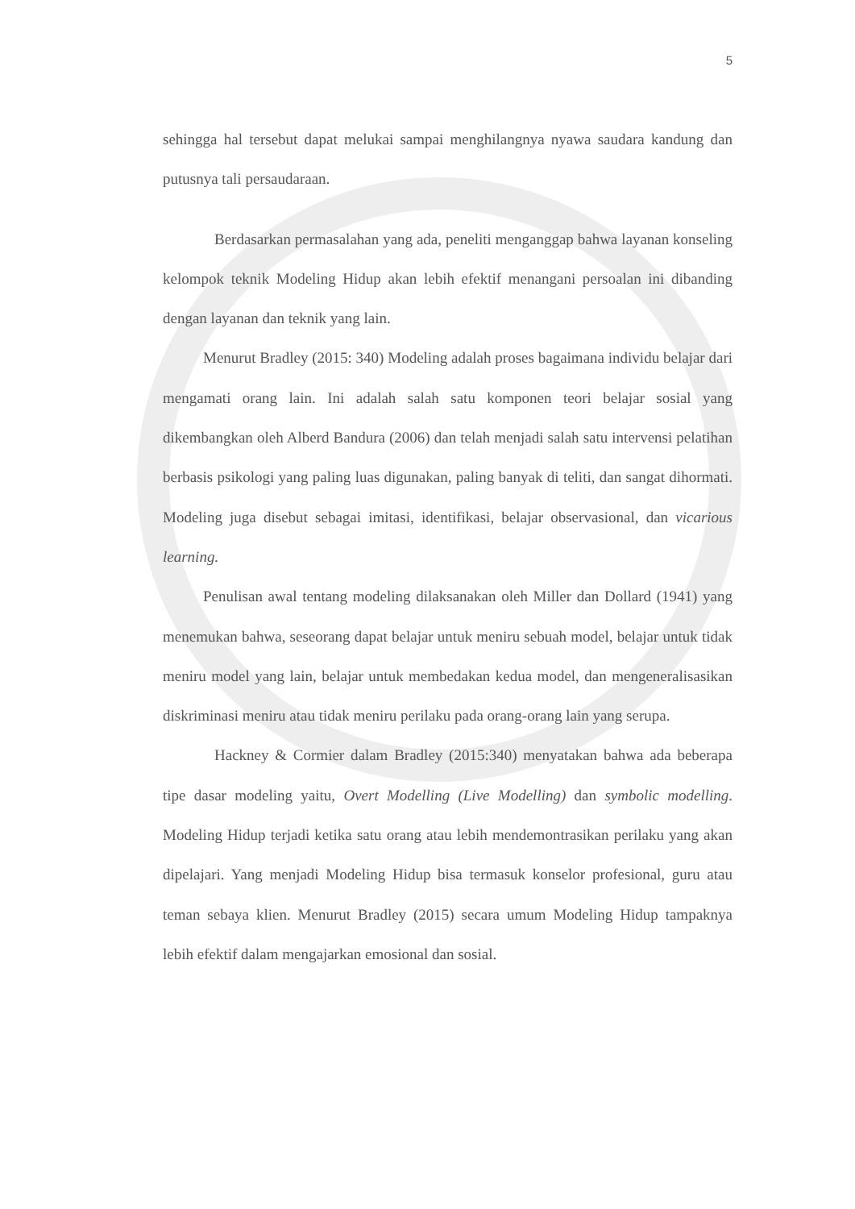5
sehingga hal tersebut dapat melukai sampai menghilangnya nyawa saudara kandung dan putusnya tali persaudaraan.
Berdasarkan permasalahan yang ada, peneliti menganggap bahwa layanan konseling kelompok teknik Modeling Hidup akan lebih efektif menangani persoalan ini dibanding dengan layanan dan teknik yang lain.
Menurut Bradley (2015: 340) Modeling adalah proses bagaimana individu belajar dari mengamati orang lain. Ini adalah salah satu komponen teori belajar sosial yang dikembangkan oleh Alberd Bandura (2006) dan telah menjadi salah satu intervensi pelatihan berbasis psikologi yang paling luas digunakan, paling banyak di teliti, dan sangat dihormati. Modeling juga disebut sebagai imitasi, identifikasi, belajar observasional, dan vicarious learning.
Penulisan awal tentang modeling dilaksanakan oleh Miller dan Dollard (1941) yang menemukan bahwa, seseorang dapat belajar untuk meniru sebuah model, belajar untuk tidak meniru model yang lain, belajar untuk membedakan kedua model, dan mengeneralisasikan diskriminasi meniru atau tidak meniru perilaku pada orang-orang lain yang serupa.
Hackney & Cormier dalam Bradley (2015:340) menyatakan bahwa ada beberapa tipe dasar modeling yaitu, Overt Modelling (Live Modelling) dan symbolic modelling. Modeling Hidup terjadi ketika satu orang atau lebih mendemontrasikan perilaku yang akan dipelajari. Yang menjadi Modeling Hidup bisa termasuk konselor profesional, guru atau teman sebaya klien. Menurut Bradley (2015) secara umum Modeling Hidup tampaknya lebih efektif dalam mengajarkan emosional dan sosial.